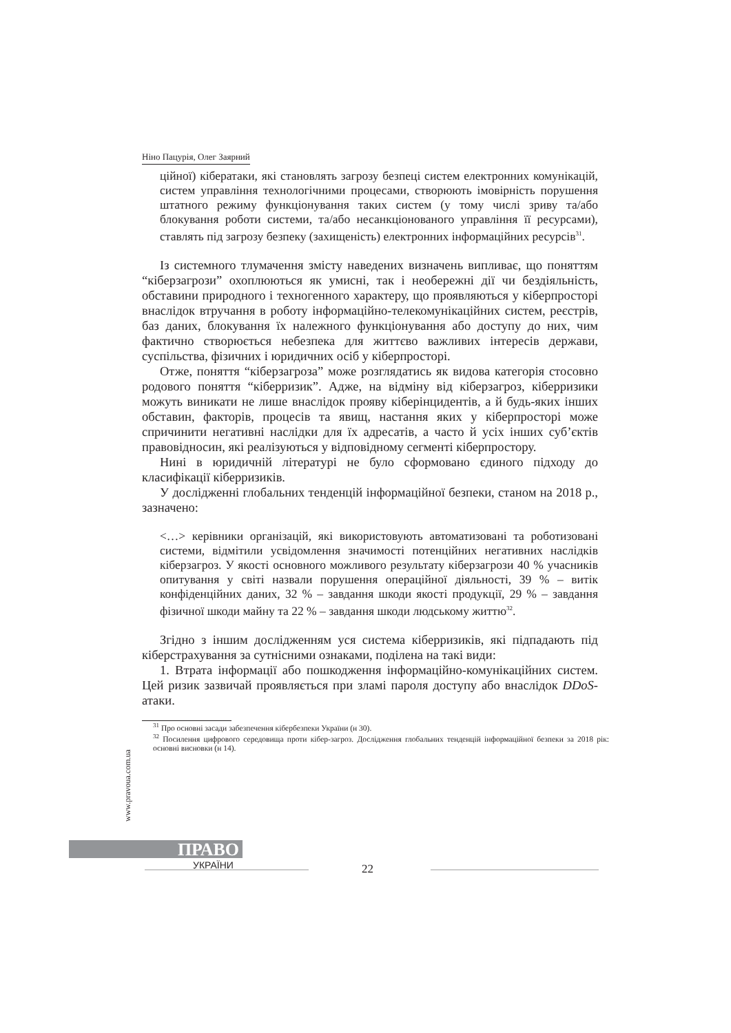Ніно Пацурія, Олег Заярний
ційної) кібератаки, які становлять загрозу безпеці систем електронних комунікацій, систем управління технологічними процесами, створюють імовірність порушення штатного режиму функціонування таких систем (у тому числі зриву та/або блокування роботи системи, та/або несанкціонованого управління її ресурсами), ставлять під загрозу безпеку (захищеність) електронних інформаційних ресурсів<sup>31</sup>.
Із системного тлумачення змісту наведених визначень випливає, що поняттям “кіберзагрози” охоплюються як умисні, так і необережні дії чи бездіяльність, обставини природного і техногенного характеру, що проявляються у кіберпросторі внаслідок втручання в роботу інформаційно-телекомунікаційних систем, реєстрів, баз даних, блокування їх належного функціонування або доступу до них, чим фактично створюється небезпека для життєво важливих інтересів держави, суспільства, фізичних і юридичних осіб у кіберпросторі.
Отже, поняття “кіберзагроза” може розглядатись як видова категорія стосовно родового поняття “кіберризик”. Адже, на відміну від кіберзагроз, кіберризики можуть виникати не лише внаслідок прояву кіберінцидентів, а й будь-яких інших обставин, факторів, процесів та явищ, настання яких у кіберпросторі може спричинити негативні наслідки для їх адресатів, а часто й усіх інших суб’єктів правовідносин, які реалізуються у відповідному сегменті кіберпростору.
Нині в юридичній літературі не було сформовано єдиного підходу до класифікації кіберризиків.
У дослідженні глобальних тенденцій інформаційної безпеки, станом на 2018 р., зазначено:
<…> керівники організацій, які використовують автоматизовані та роботизовані системи, відмітили усвідомлення значимості потенційних негативних наслідків кіберзагроз. У якості основного можливого результату кіберзагрози 40 % учасників опитування у світі назвали порушення операційної діяльності, 39 % – витік конфіденційних даних, 32 % – завдання шкоди якості продукції, 29 % – завдання фізичної шкоди майну та 22 % – завдання шкоди людському життю<sup>32</sup>.
Згідно з іншим дослідженням уся система кіберризиків, які підпадають під кіберстрахування за сутнісними ознаками, поділена на такі види:
1. Втрата інформації або пошкодження інформаційно-комунікаційних систем. Цей ризик зазвичай проявляється при зламі пароля доступу або внаслідок DDoS-атаки.
<sup>31</sup> Про основні засади забезпечення кібербезпеки України (н 30).
<sup>32</sup> Посилення цифрового середовища проти кібер-загроз. Дослідження глобальних тенденцій інформаційної безпеки за 2018 рік: основні висновки (н 14).
www.pravoua.com.ua
ПРАВО
УКРАЇНИ 22